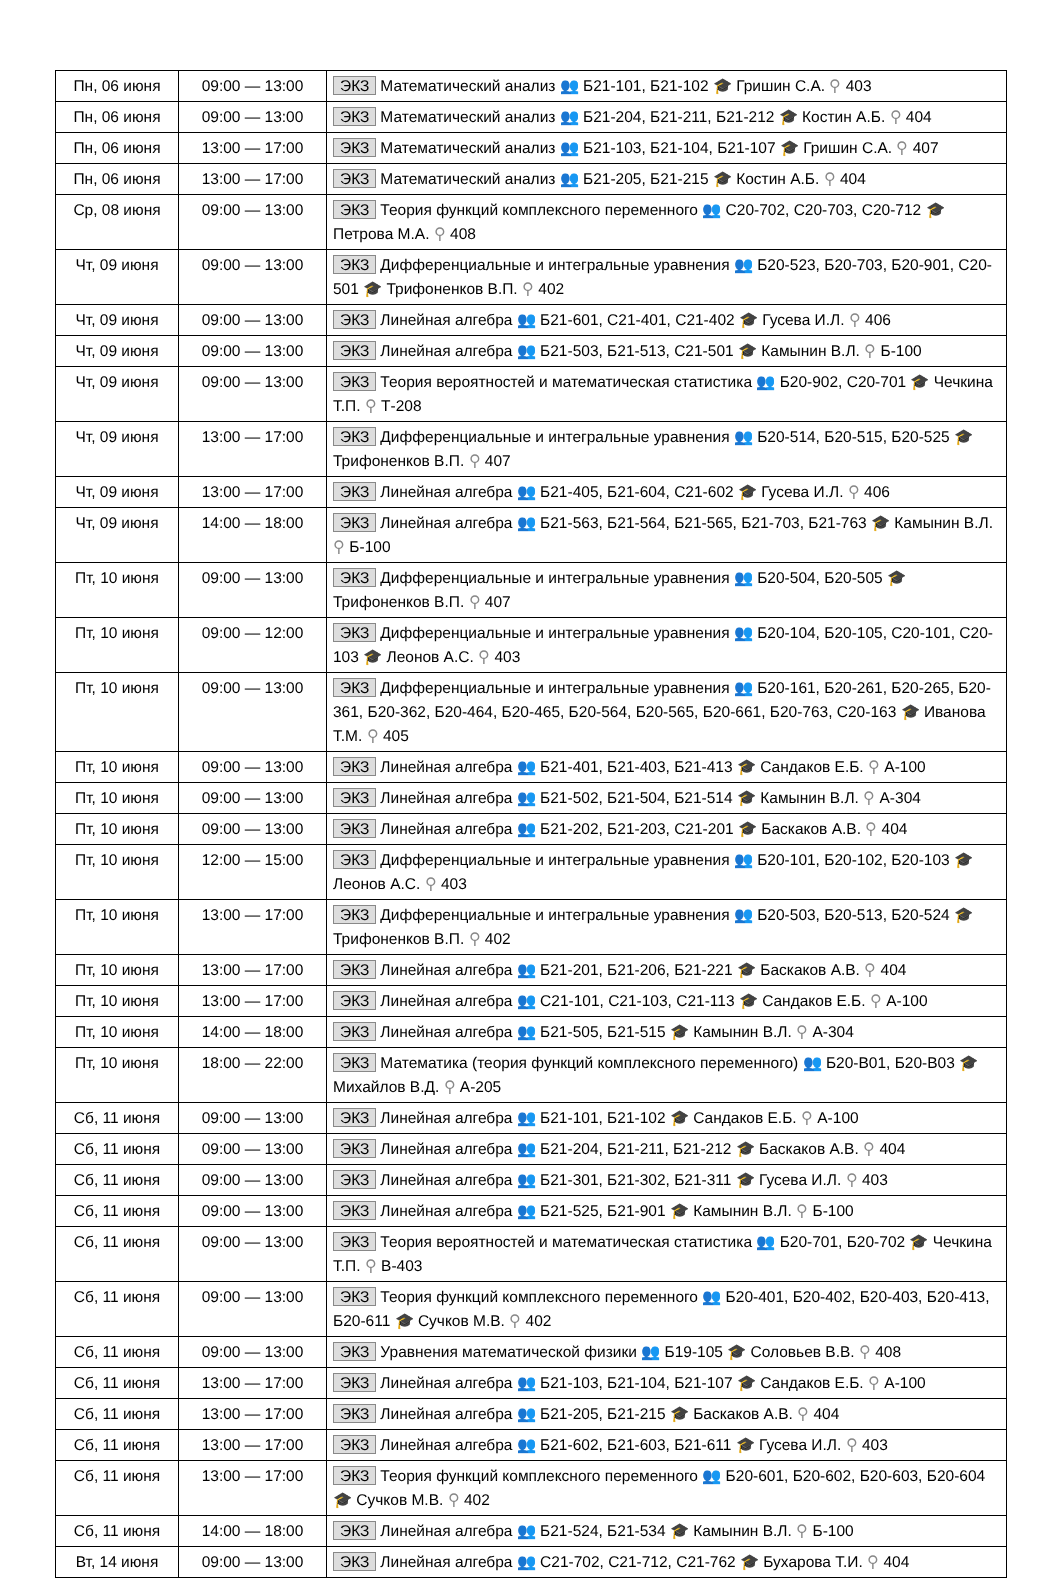| Пн, 06 июня | 09:00 — 13:00 | ЭКЗ Математический анализ 👥 Б21-101, Б21-102 🎓 Гришин С.А. ⚲ 403 |
| Пн, 06 июня | 09:00 — 13:00 | ЭКЗ Математический анализ 👥 Б21-204, Б21-211, Б21-212 🎓 Костин А.Б. ⚲ 404 |
| Пн, 06 июня | 13:00 — 17:00 | ЭКЗ Математический анализ 👥 Б21-103, Б21-104, Б21-107 🎓 Гришин С.А. ⚲ 407 |
| Пн, 06 июня | 13:00 — 17:00 | ЭКЗ Математический анализ 👥 Б21-205, Б21-215 🎓 Костин А.Б. ⚲ 404 |
| Ср, 08 июня | 09:00 — 13:00 | ЭКЗ Теория функций комплексного переменного 👥 С20-702, С20-703, С20-712 🎓 Петрова М.А. ⚲ 408 |
| Чт, 09 июня | 09:00 — 13:00 | ЭКЗ Дифференциальные и интегральные уравнения 👥 Б20-523, Б20-703, Б20-901, С20-501 🎓 Трифоненков В.П. ⚲ 402 |
| Чт, 09 июня | 09:00 — 13:00 | ЭКЗ Линейная алгебра 👥 Б21-601, С21-401, С21-402 🎓 Гусева И.Л. ⚲ 406 |
| Чт, 09 июня | 09:00 — 13:00 | ЭКЗ Линейная алгебра 👥 Б21-503, Б21-513, С21-501 🎓 Камынин В.Л. ⚲ Б-100 |
| Чт, 09 июня | 09:00 — 13:00 | ЭКЗ Теория вероятностей и математическая статистика 👥 Б20-902, С20-701 🎓 Чечкина Т.П. ⚲ Т-208 |
| Чт, 09 июня | 13:00 — 17:00 | ЭКЗ Дифференциальные и интегральные уравнения 👥 Б20-514, Б20-515, Б20-525 🎓 Трифоненков В.П. ⚲ 407 |
| Чт, 09 июня | 13:00 — 17:00 | ЭКЗ Линейная алгебра 👥 Б21-405, Б21-604, С21-602 🎓 Гусева И.Л. ⚲ 406 |
| Чт, 09 июня | 14:00 — 18:00 | ЭКЗ Линейная алгебра 👥 Б21-563, Б21-564, Б21-565, Б21-703, Б21-763 🎓 Камынин В.Л. ⚲ Б-100 |
| Пт, 10 июня | 09:00 — 13:00 | ЭКЗ Дифференциальные и интегральные уравнения 👥 Б20-504, Б20-505 🎓 Трифоненков В.П. ⚲ 407 |
| Пт, 10 июня | 09:00 — 12:00 | ЭКЗ Дифференциальные и интегральные уравнения 👥 Б20-104, Б20-105, С20-101, С20-103 🎓 Леонов А.С. ⚲ 403 |
| Пт, 10 июня | 09:00 — 13:00 | ЭКЗ Дифференциальные и интегральные уравнения 👥 Б20-161, Б20-261, Б20-265, Б20-361, Б20-362, Б20-464, Б20-465, Б20-564, Б20-565, Б20-661, Б20-763, С20-163 🎓 Иванова Т.М. ⚲ 405 |
| Пт, 10 июня | 09:00 — 13:00 | ЭКЗ Линейная алгебра 👥 Б21-401, Б21-403, Б21-413 🎓 Сандаков Е.Б. ⚲ А-100 |
| Пт, 10 июня | 09:00 — 13:00 | ЭКЗ Линейная алгебра 👥 Б21-502, Б21-504, Б21-514 🎓 Камынин В.Л. ⚲ А-304 |
| Пт, 10 июня | 09:00 — 13:00 | ЭКЗ Линейная алгебра 👥 Б21-202, Б21-203, С21-201 🎓 Баскаков А.В. ⚲ 404 |
| Пт, 10 июня | 12:00 — 15:00 | ЭКЗ Дифференциальные и интегральные уравнения 👥 Б20-101, Б20-102, Б20-103 🎓 Леонов А.С. ⚲ 403 |
| Пт, 10 июня | 13:00 — 17:00 | ЭКЗ Дифференциальные и интегральные уравнения 👥 Б20-503, Б20-513, Б20-524 🎓 Трифоненков В.П. ⚲ 402 |
| Пт, 10 июня | 13:00 — 17:00 | ЭКЗ Линейная алгебра 👥 Б21-201, Б21-206, Б21-221 🎓 Баскаков А.В. ⚲ 404 |
| Пт, 10 июня | 13:00 — 17:00 | ЭКЗ Линейная алгебра 👥 С21-101, С21-103, С21-113 🎓 Сандаков Е.Б. ⚲ А-100 |
| Пт, 10 июня | 14:00 — 18:00 | ЭКЗ Линейная алгебра 👥 Б21-505, Б21-515 🎓 Камынин В.Л. ⚲ А-304 |
| Пт, 10 июня | 18:00 — 22:00 | ЭКЗ Математика (теория функций комплексного переменного) 👥 Б20-В01, Б20-В03 🎓 Михайлов В.Д. ⚲ А-205 |
| Сб, 11 июня | 09:00 — 13:00 | ЭКЗ Линейная алгебра 👥 Б21-101, Б21-102 🎓 Сандаков Е.Б. ⚲ А-100 |
| Сб, 11 июня | 09:00 — 13:00 | ЭКЗ Линейная алгебра 👥 Б21-204, Б21-211, Б21-212 🎓 Баскаков А.В. ⚲ 404 |
| Сб, 11 июня | 09:00 — 13:00 | ЭКЗ Линейная алгебра 👥 Б21-301, Б21-302, Б21-311 🎓 Гусева И.Л. ⚲ 403 |
| Сб, 11 июня | 09:00 — 13:00 | ЭКЗ Линейная алгебра 👥 Б21-525, Б21-901 🎓 Камынин В.Л. ⚲ Б-100 |
| Сб, 11 июня | 09:00 — 13:00 | ЭКЗ Теория вероятностей и математическая статистика 👥 Б20-701, Б20-702 🎓 Чечкина Т.П. ⚲ В-403 |
| Сб, 11 июня | 09:00 — 13:00 | ЭКЗ Теория функций комплексного переменного 👥 Б20-401, Б20-402, Б20-403, Б20-413, Б20-611 🎓 Сучков М.В. ⚲ 402 |
| Сб, 11 июня | 09:00 — 13:00 | ЭКЗ Уравнения математической физики 👥 Б19-105 🎓 Соловьев В.В. ⚲ 408 |
| Сб, 11 июня | 13:00 — 17:00 | ЭКЗ Линейная алгебра 👥 Б21-103, Б21-104, Б21-107 🎓 Сандаков Е.Б. ⚲ А-100 |
| Сб, 11 июня | 13:00 — 17:00 | ЭКЗ Линейная алгебра 👥 Б21-205, Б21-215 🎓 Баскаков А.В. ⚲ 404 |
| Сб, 11 июня | 13:00 — 17:00 | ЭКЗ Линейная алгебра 👥 Б21-602, Б21-603, Б21-611 🎓 Гусева И.Л. ⚲ 403 |
| Сб, 11 июня | 13:00 — 17:00 | ЭКЗ Теория функций комплексного переменного 👥 Б20-601, Б20-602, Б20-603, Б20-604 🎓 Сучков М.В. ⚲ 402 |
| Сб, 11 июня | 14:00 — 18:00 | ЭКЗ Линейная алгебра 👥 Б21-524, Б21-534 🎓 Камынин В.Л. ⚲ Б-100 |
| Вт, 14 июня | 09:00 — 13:00 | ЭКЗ Линейная алгебра 👥 С21-702, С21-712, С21-762 🎓 Бухарова Т.И. ⚲ 404 |